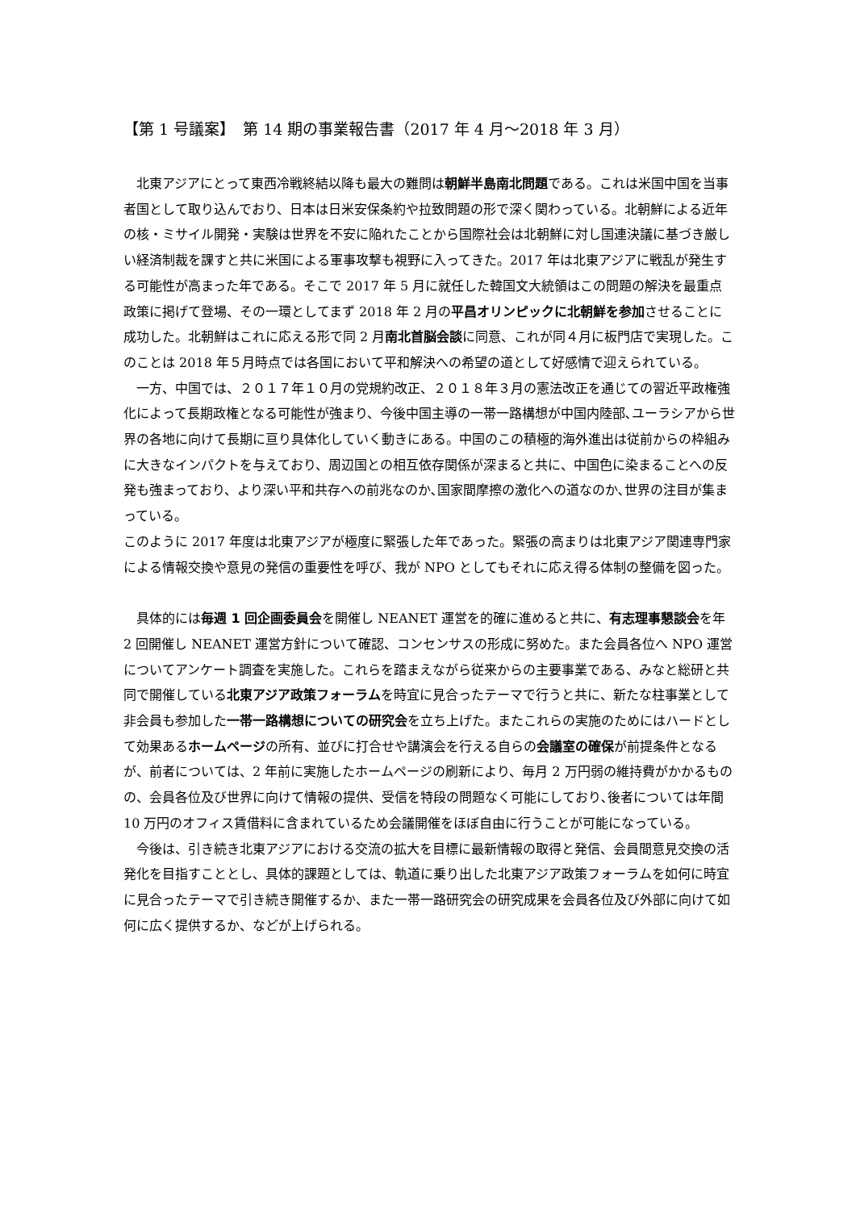【第 1 号議案】　第 14 期の事業報告書（2017 年 4 月～2018 年 3 月）
北東アジアにとって東西冷戦終結以降も最大の難問は朝鮮半島南北問題である。これは米国中国を当事者国として取り込んでおり、日本は日米安保条約や拉致問題の形で深く関わっている。北朝鮮による近年の核・ミサイル開発・実験は世界を不安に陥れたことから国際社会は北朝鮮に対し国連決議に基づき厳しい経済制裁を課すと共に米国による軍事攻撃も視野に入ってきた。2017 年は北東アジアに戦乱が発生する可能性が高まった年である。そこで 2017 年 5 月に就任した韓国文大統領はこの問題の解決を最重点政策に掲げて登場、その一環としてまず 2018 年 2 月の平昌オリンピックに北朝鮮を参加させることに成功した。北朝鮮はこれに応える形で同 2 月南北首脳会談に同意、これが同４月に板門店で実現した。このことは 2018 年５月時点では各国において平和解決への希望の道として好感情で迎えられている。
一方、中国では、２０１７年１０月の党規約改正、２０１８年３月の憲法改正を通じての習近平政権強化によって長期政権となる可能性が強まり、今後中国主導の一帯一路構想が中国内陸部､ユーラシアから世界の各地に向けて長期に亘り具体化していく動きにある。中国のこの積極的海外進出は従前からの枠組みに大きなインパクトを与えており、周辺国との相互依存関係が深まると共に、中国色に染まることへの反発も強まっており、より深い平和共存への前兆なのか､国家間摩擦の激化への道なのか､世界の注目が集まっている。
このように 2017 年度は北東アジアが極度に緊張した年であった。緊張の高まりは北東アジア関連専門家による情報交換や意見の発信の重要性を呼び、我が NPO としてもそれに応え得る体制の整備を図った。
具体的には毎週 1 回企画委員会を開催し NEANET 運営を的確に進めると共に、有志理事懇談会を年 2 回開催し NEANET 運営方針について確認、コンセンサスの形成に努めた。また会員各位へ NPO 運営についてアンケート調査を実施した。これらを踏まえながら従来からの主要事業である、みなと総研と共同で開催している北東アジア政策フォーラムを時宜に見合ったテーマで行うと共に、新たな柱事業として非会員も参加した一帯一路構想についての研究会を立ち上げた。またこれらの実施のためにはハードとして効果あるホームページの所有、並びに打合せや講演会を行える自らの会議室の確保が前提条件となるが、前者については、2 年前に実施したホームページの刷新により、毎月 2 万円弱の維持費がかかるものの、会員各位及び世界に向けて情報の提供、受信を特段の問題なく可能にしており､後者については年間 10 万円のオフィス賃借料に含まれているため会議開催をほぼ自由に行うことが可能になっている。
今後は、引き続き北東アジアにおける交流の拡大を目標に最新情報の取得と発信、会員間意見交換の活発化を目指すこととし、具体的課題としては、軌道に乗り出した北東アジア政策フォーラムを如何に時宜に見合ったテーマで引き続き開催するか、また一帯一路研究会の研究成果を会員各位及び外部に向けて如何に広く提供するか、などが上げられる。